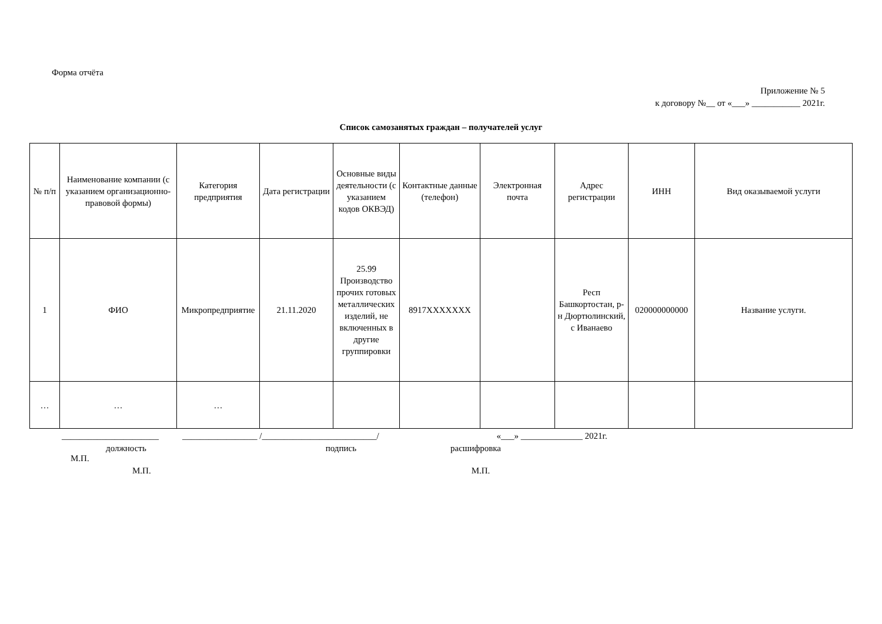Форма отчёта
Приложение № 5
к договору №__ от «___» ___________ 2021г.
Список самозанятых граждан – получателей услуг
| № п/п | Наименование компании (с указанием организационно-правовой формы) | Категория предприятия | Дата регистрации | Основные виды деятельности (с указанием кодов ОКВЭД) | Контактные данные (телефон) | Электронная почта | Адрес регистрации | ИНН | Вид оказываемой услуги |
| --- | --- | --- | --- | --- | --- | --- | --- | --- | --- |
| 1 | ФИО | Микропредприятие | 21.11.2020 | 25.99 Производство прочих готовых металлических изделий, не включенных в другие группировки | 8917XXXXXXX | | Респ Башкортостан, р-н Дюртюлинский, с Иванаево | 020000000000 | Название услуги. |
| … | … | … | | | | | | | |
______________________ _________________ /__________________________/ «___» ______________ 2021г.
должность подпись расшифровка
М.П.
М.П. М.П.